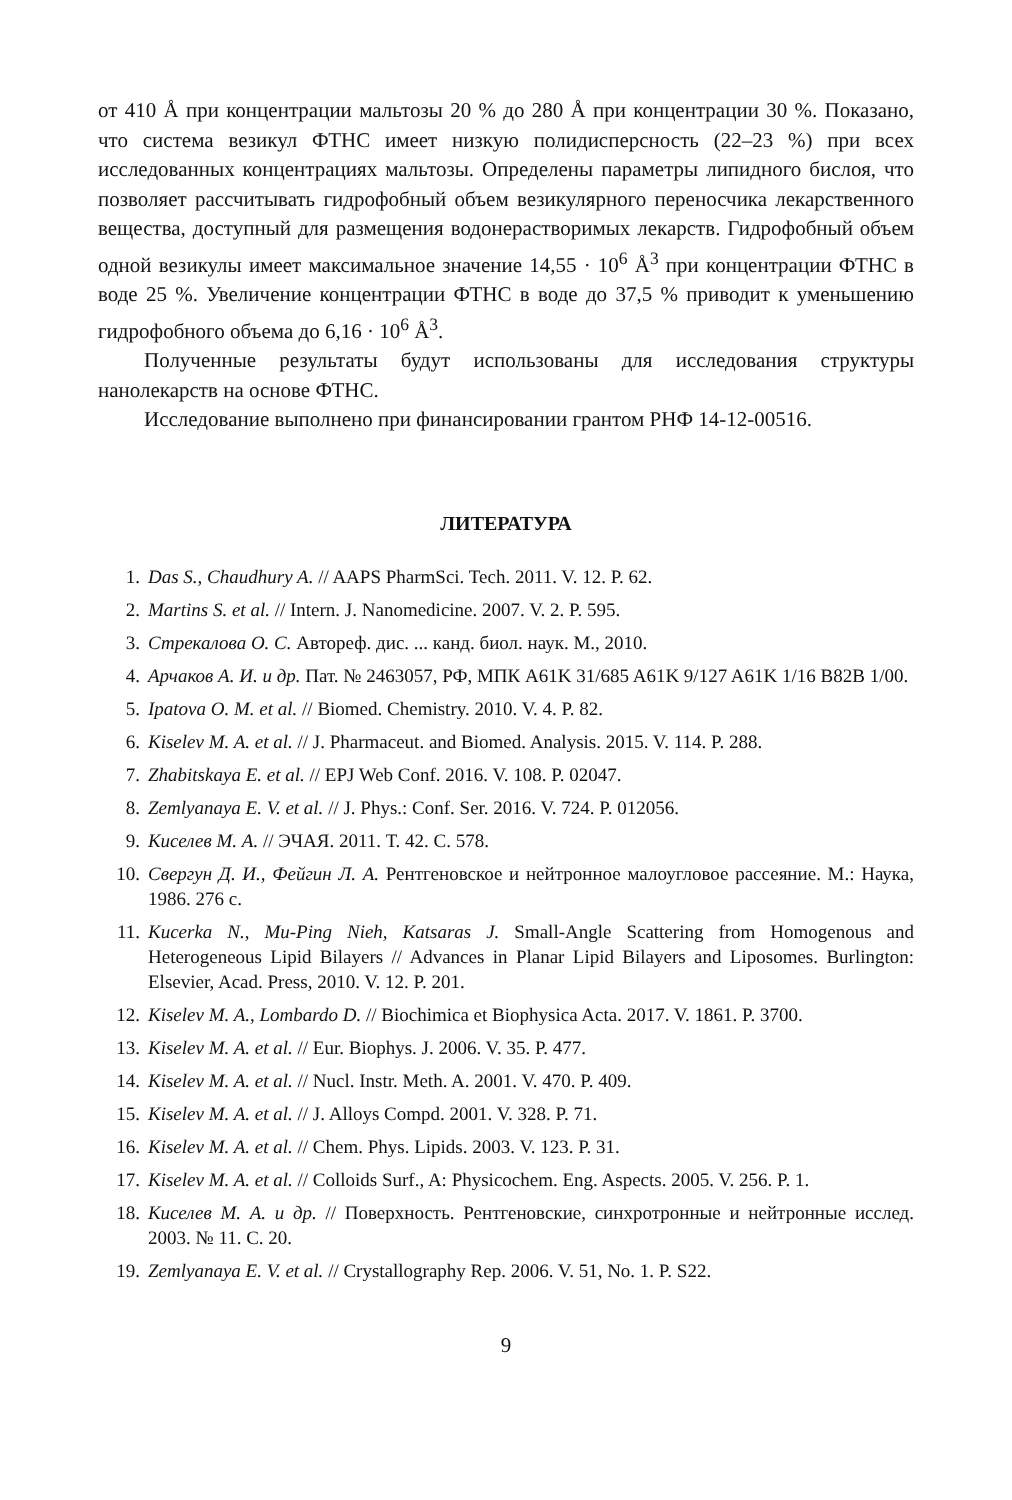от 410 Å при концентрации мальтозы 20 % до 280 Å при концентрации 30 %. Показано, что система везикул ФТНС имеет низкую полидисперсность (22–23 %) при всех исследованных концентрациях мальтозы. Определены параметры липидного бислоя, что позволяет рассчитывать гидрофобный объем везикулярного переносчика лекарственного вещества, доступный для размещения водонерастворимых лекарств. Гидрофобный объем одной везикулы имеет максимальное значение 14,55 · 10<sup>6</sup> Å<sup>3</sup> при концентрации ФТНС в воде 25 %. Увеличение концентрации ФТНС в воде до 37,5 % приводит к уменьшению гидрофобного объема до 6,16 · 10<sup>6</sup> Å<sup>3</sup>.
Полученные результаты будут использованы для исследования структуры нанолекарств на основе ФТНС.
Исследование выполнено при финансировании грантом РНФ 14-12-00516.
ЛИТЕРАТУРА
1. Das S., Chaudhury A. // AAPS PharmSci. Tech. 2011. V. 12. P. 62.
2. Martins S. et al. // Intern. J. Nanomedicine. 2007. V. 2. P. 595.
3. Стрекалова О. С. Автореф. дис. ... канд. биол. наук. М., 2010.
4. Арчаков А. И. и др. Пат. № 2463057, РФ, МПК A61K 31/685 A61K 9/127 A61K 1/16 B82B 1/00.
5. Ipatova O. M. et al. // Biomed. Chemistry. 2010. V. 4. P. 82.
6. Kiselev M. A. et al. // J. Pharmaceut. and Biomed. Analysis. 2015. V. 114. P. 288.
7. Zhabitskaya E. et al. // EPJ Web Conf. 2016. V. 108. P. 02047.
8. Zemlyanaya E. V. et al. // J. Phys.: Conf. Ser. 2016. V. 724. P. 012056.
9. Киселев М. А. // ЭЧАЯ. 2011. Т. 42. С. 578.
10. Свергун Д. И., Фейгин Л. А. Рентгеновское и нейтронное малоугловое рассеяние. М.: Наука, 1986. 276 с.
11. Kucerka N., Mu-Ping Nieh, Katsaras J. Small-Angle Scattering from Homogenous and Heterogeneous Lipid Bilayers // Advances in Planar Lipid Bilayers and Liposomes. Burlington: Elsevier, Acad. Press, 2010. V. 12. P. 201.
12. Kiselev M. A., Lombardo D. // Biochimica et Biophysica Acta. 2017. V. 1861. P. 3700.
13. Kiselev M. A. et al. // Eur. Biophys. J. 2006. V. 35. P. 477.
14. Kiselev M. A. et al. // Nucl. Instr. Meth. A. 2001. V. 470. P. 409.
15. Kiselev M. A. et al. // J. Alloys Compd. 2001. V. 328. P. 71.
16. Kiselev M. A. et al. // Chem. Phys. Lipids. 2003. V. 123. P. 31.
17. Kiselev M. A. et al. // Colloids Surf., A: Physicochem. Eng. Aspects. 2005. V. 256. P. 1.
18. Киселев М. А. и др. // Поверхность. Рентгеновские, синхротронные и нейтронные исслед. 2003. № 11. С. 20.
19. Zemlyanaya E. V. et al. // Crystallography Rep. 2006. V. 51, No. 1. P. S22.
9